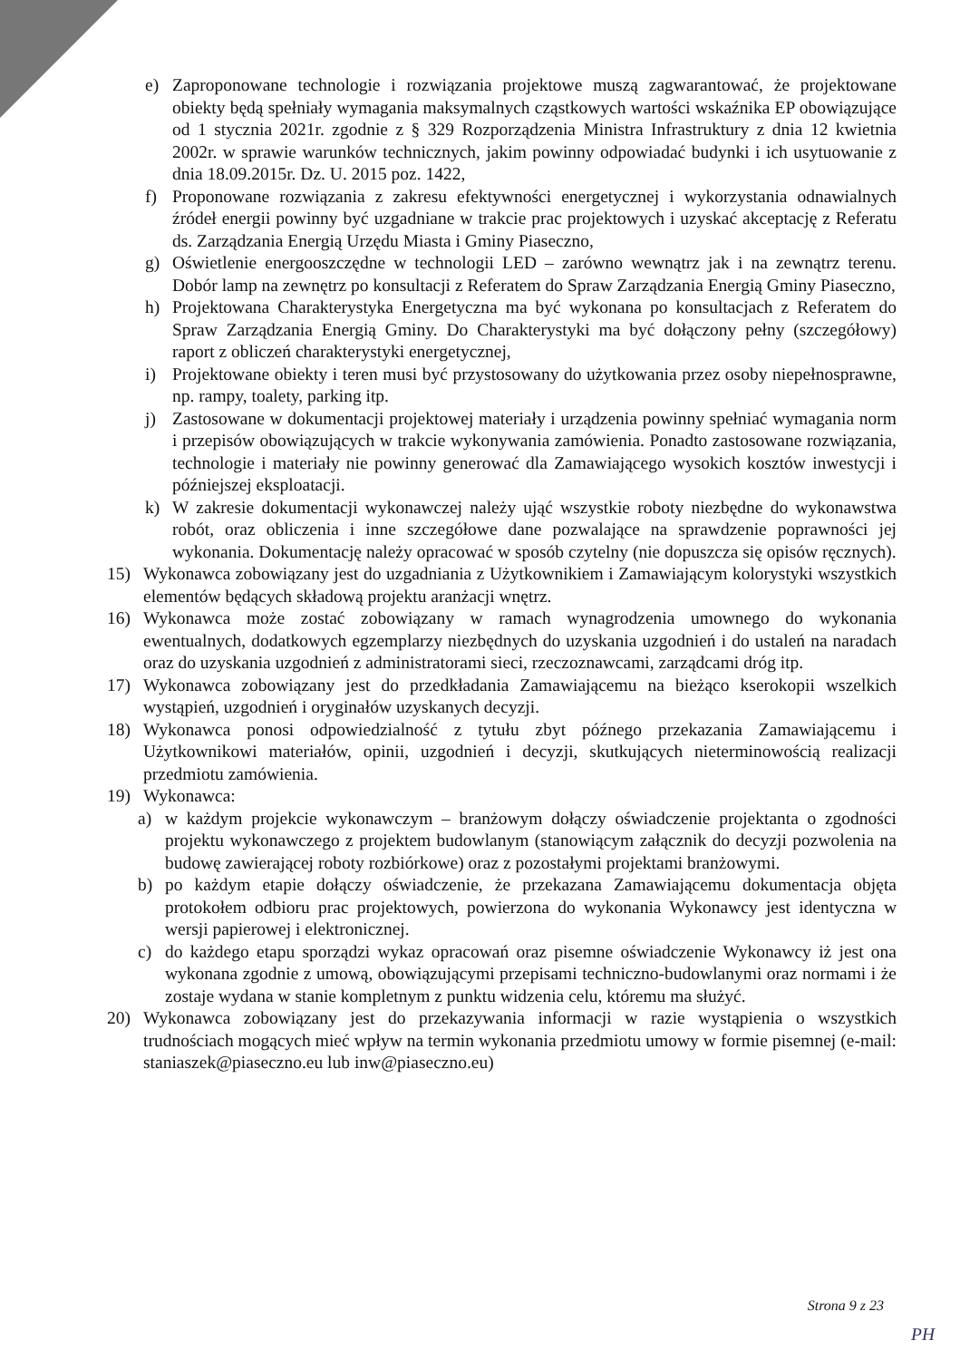e) Zaproponowane technologie i rozwiązania projektowe muszą zagwarantować, że projektowane obiekty będą spełniały wymagania maksymalnych cząstkowych wartości wskaźnika EP obowiązujące od 1 stycznia 2021r. zgodnie z § 329 Rozporządzenia Ministra Infrastruktury z dnia 12 kwietnia 2002r. w sprawie warunków technicznych, jakim powinny odpowiadać budynki i ich usytuowanie z dnia 18.09.2015r. Dz. U. 2015 poz. 1422,
f) Proponowane rozwiązania z zakresu efektywności energetycznej i wykorzystania odnawialnych źródeł energii powinny być uzgadniane w trakcie prac projektowych i uzyskać akceptację z Referatu ds. Zarządzania Energią Urzędu Miasta i Gminy Piaseczno,
g) Oświetlenie energooszczędne w technologii LED – zarówno wewnątrz jak i na zewnątrz terenu. Dobór lamp na zewnętrz po konsultacji z Referatem do Spraw Zarządzania Energią Gminy Piaseczno,
h) Projektowana Charakterystyka Energetyczna ma być wykonana po konsultacjach z Referatem do Spraw Zarządzania Energią Gminy. Do Charakterystyki ma być dołączony pełny (szczegółowy) raport z obliczeń charakterystyki energetycznej,
i) Projektowane obiekty i teren musi być przystosowany do użytkowania przez osoby niepełnosprawne, np. rampy, toalety, parking itp.
j) Zastosowane w dokumentacji projektowej materiały i urządzenia powinny spełniać wymagania norm i przepisów obowiązujących w trakcie wykonywania zamówienia. Ponadto zastosowane rozwiązania, technologie i materiały nie powinny generować dla Zamawiającego wysokich kosztów inwestycji i późniejszej eksploatacji.
k) W zakresie dokumentacji wykonawczej należy ująć wszystkie roboty niezbędne do wykonawstwa robót, oraz obliczenia i inne szczegółowe dane pozwalające na sprawdzenie poprawności jej wykonania. Dokumentację należy opracować w sposób czytelny (nie dopuszcza się opisów ręcznych).
15) Wykonawca zobowiązany jest do uzgadniania z Użytkownikiem i Zamawiającym kolorystyki wszystkich elementów będących składową projektu aranżacji wnętrz.
16) Wykonawca może zostać zobowiązany w ramach wynagrodzenia umownego do wykonania ewentualnych, dodatkowych egzemplarzy niezbędnych do uzyskania uzgodnień i do ustaleń na naradach oraz do uzyskania uzgodnień z administratorami sieci, rzeczoznawcami, zarządcami dróg itp.
17) Wykonawca zobowiązany jest do przedkładania Zamawiającemu na bieżąco kserokopii wszelkich wystąpień, uzgodnień i oryginałów uzyskanych decyzji.
18) Wykonawca ponosi odpowiedzialność z tytułu zbyt późnego przekazania Zamawiającemu i Użytkownikowi materiałów, opinii, uzgodnień i decyzji, skutkujących nieterminowością realizacji przedmiotu zamówienia.
19) Wykonawca:
a) w każdym projekcie wykonawczym – branżowym dołączy oświadczenie projektanta o zgodności projektu wykonawczego z projektem budowlanym (stanowiącym załącznik do decyzji pozwolenia na budowę zawierającej roboty rozbiórkowe) oraz z pozostałymi projektami branżowymi.
b) po każdym etapie dołączy oświadczenie, że przekazana Zamawiającemu dokumentacja objęta protokołem odbioru prac projektowych, powierzona do wykonania Wykonawcy jest identyczna w wersji papierowej i elektronicznej.
c) do każdego etapu sporządzi wykaz opracowań oraz pisemne oświadczenie Wykonawcy iż jest ona wykonana zgodnie z umową, obowiązującymi przepisami techniczno-budowlanymi oraz normami i że zostaje wydana w stanie kompletnym z punktu widzenia celu, któremu ma służyć.
20) Wykonawca zobowiązany jest do przekazywania informacji w razie wystąpienia o wszystkich trudnościach mogących mieć wpływ na termin wykonania przedmiotu umowy w formie pisemnej (e-mail: staniaszek@piaseczno.eu lub inw@piaseczno.eu)
Strona 9 z 23
PH